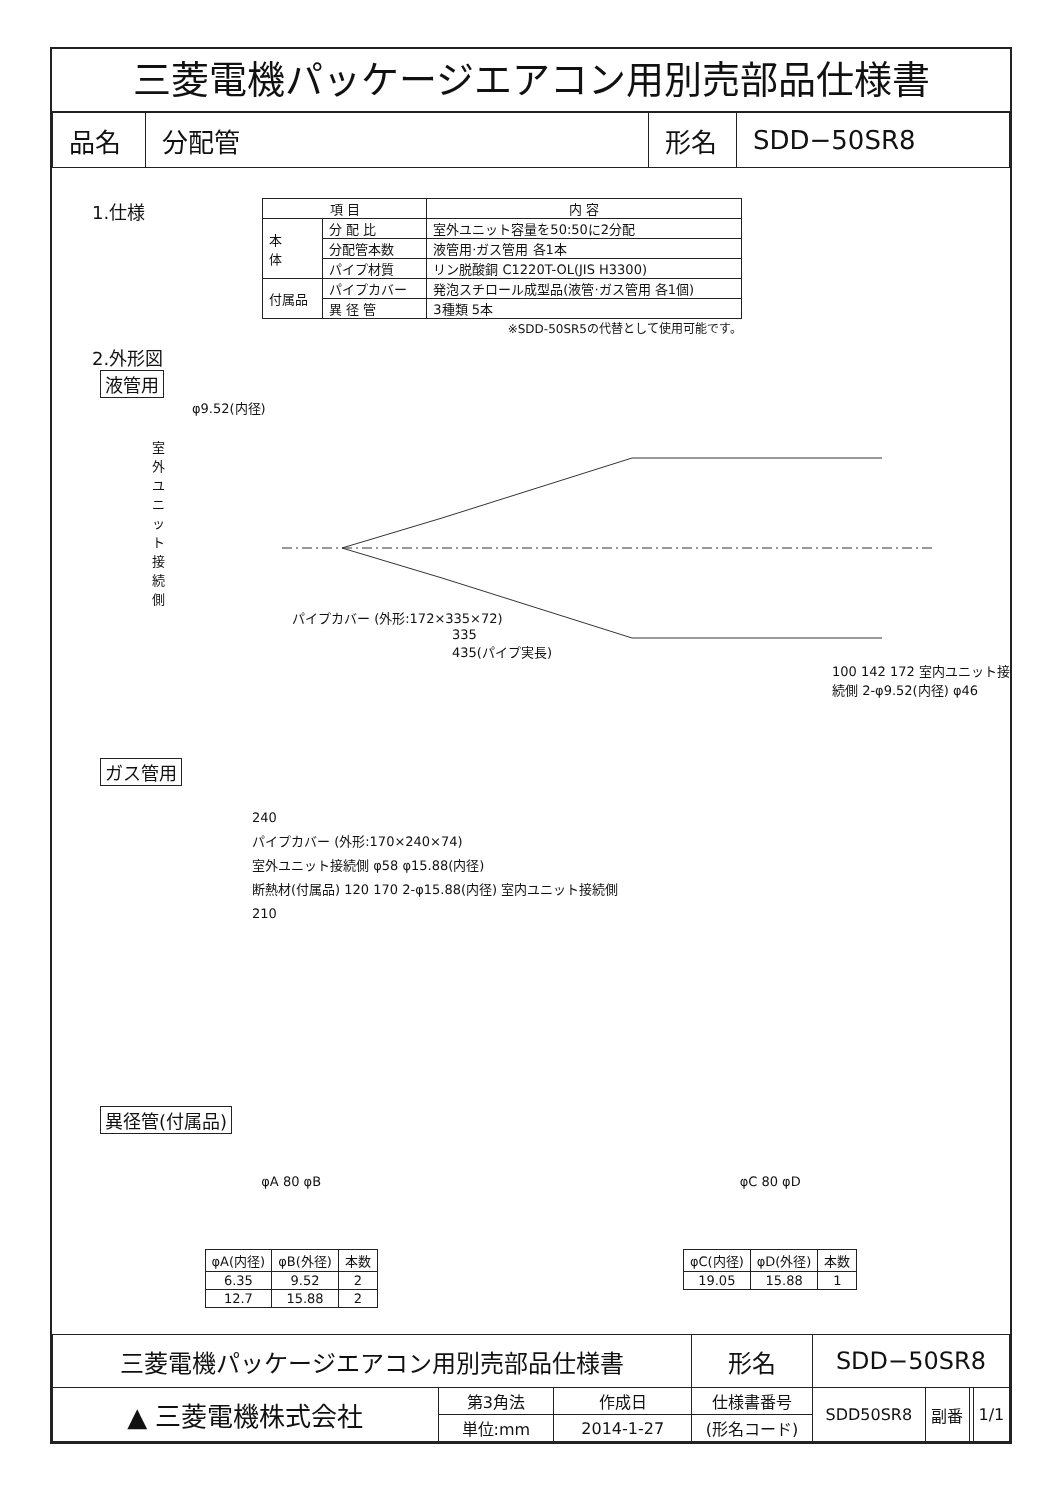三菱電機パッケージエアコン用別売部品仕様書
| 品名 | 分配管 | 形名 | SDD−50SR8 |
1.仕様
| 項 目 | | 内 容 |
| --- | --- | --- |
| 本 体 | 分 配 比 | 室外ユニット容量を50:50に2分配 |
| | 分配管本数 | 液管用·ガス管用 各1本 |
| | パイプ材質 | リン脱酸銅 C1220T-OL(JIS H3300) |
| 付属品 | パイプカバー | 発泡スチロール成型品(液管·ガス管用 各1個) |
| | 異 径 管 | 3種類 5本 |
※SDD-50SR5の代替として使用可能です。
2.外形図
液管用
φ9.52(内径)
室外ユニット接続側
パイプカバー (外形:172×335×72)
335
435(パイプ実長)
100 142 172 室内ユニット接続側 2-φ9.52(内径) φ46
ガス管用
240
パイプカバー (外形:170×240×74)
室外ユニット接続側 φ58 φ15.88(内径)
断熱材(付属品) 120 170 2-φ15.88(内径) 室内ユニット接続側
210
異径管(付属品)
φA 80 φB φC 80 φD
| φA(内径) | φB(外径) | 本数 |
| --- | --- | --- |
| 6.35 | 9.52 | 2 |
| 12.7 | 15.88 | 2 |
| φC(内径) | φD(外径) | 本数 |
| --- | --- | --- |
| 19.05 | 15.88 | 1 |
| 三菱電機パッケージエアコン用別売部品仕様書 | | | 形名 | SDD−50SR8 | | | |
| ▲ 三菱電機株式会社 | 第3角法 | 作成日 | 仕様書番号 | SDD50SR8 | 副番 | | 1/1 |
| | 単位:mm | 2014-1-27 | (形名コード) | | | | |